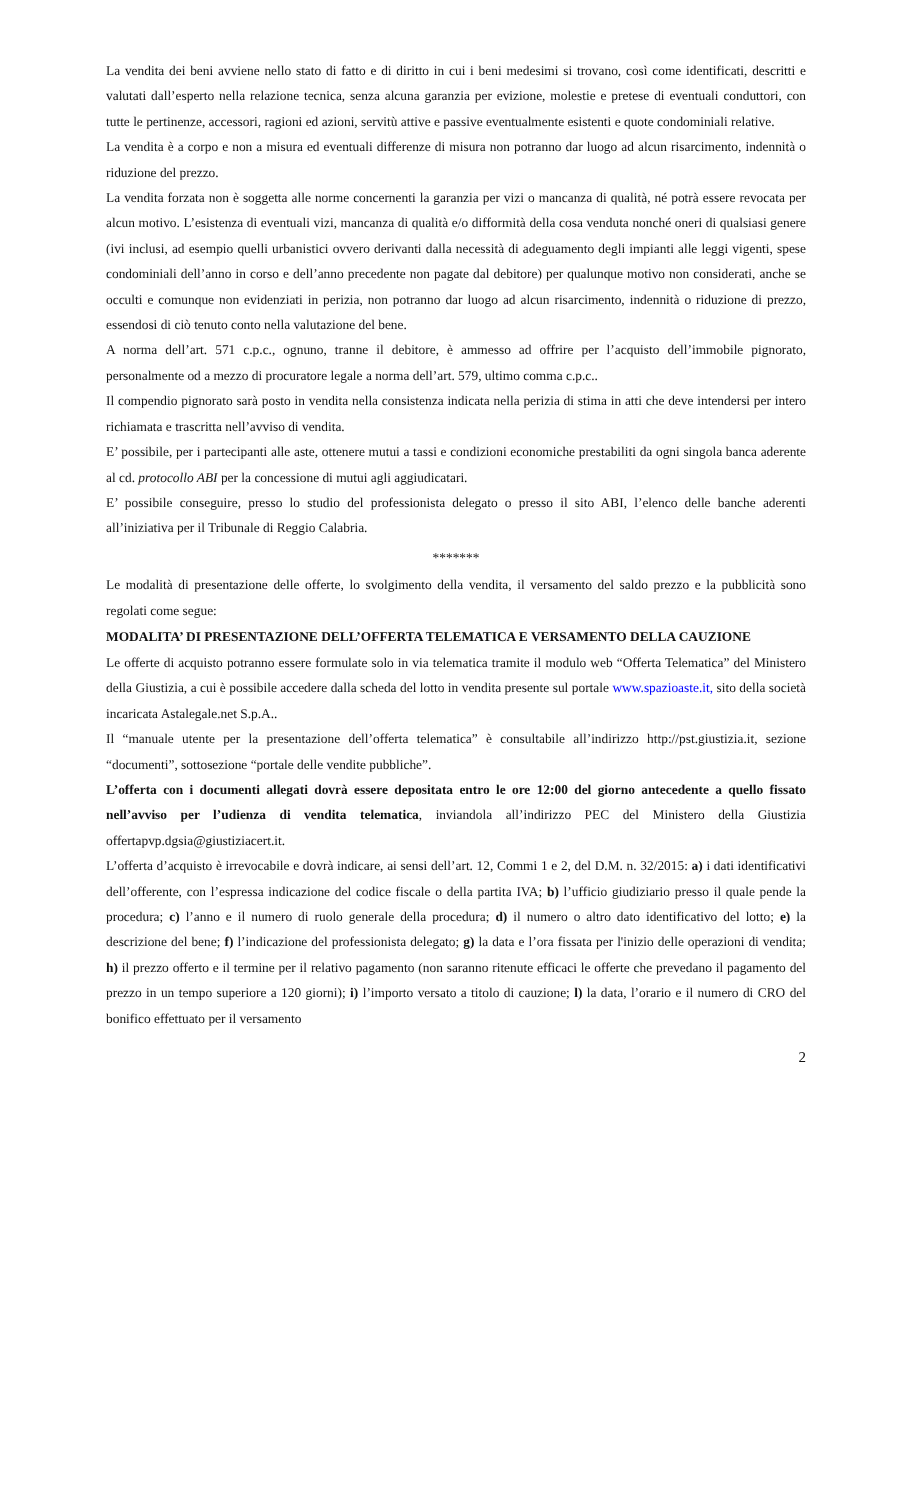La vendita dei beni avviene nello stato di fatto e di diritto in cui i beni medesimi si trovano, così come identificati, descritti e valutati dall’esperto nella relazione tecnica, senza alcuna garanzia per evizione, molestie e pretese di eventuali conduttori, con tutte le pertinenze, accessori, ragioni ed azioni, servitù attive e passive eventualmente esistenti e quote condominiali relative.
La vendita è a corpo e non a misura ed eventuali differenze di misura non potranno dar luogo ad alcun risarcimento, indennità o riduzione del prezzo.
La vendita forzata non è soggetta alle norme concernenti la garanzia per vizi o mancanza di qualità, né potrà essere revocata per alcun motivo. L’esistenza di eventuali vizi, mancanza di qualità e/o difformità della cosa venduta nonché oneri di qualsiasi genere (ivi inclusi, ad esempio quelli urbanistici ovvero derivanti dalla necessità di adeguamento degli impianti alle leggi vigenti, spese condominiali dell’anno in corso e dell’anno precedente non pagate dal debitore) per qualunque motivo non considerati, anche se occulti e comunque non evidenziati in perizia, non potranno dar luogo ad alcun risarcimento, indennità o riduzione di prezzo, essendosi di ciò tenuto conto nella valutazione del bene.
A norma dell’art. 571 c.p.c., ognuno, tranne il debitore, è ammesso ad offrire per l’acquisto dell’immobile pignorato, personalmente od a mezzo di procuratore legale a norma dell’art. 579, ultimo comma c.p.c..
Il compendio pignorato sarà posto in vendita nella consistenza indicata nella perizia di stima in atti che deve intendersi per intero richiamata e trascritta nell’avviso di vendita.
E’ possibile, per i partecipanti alle aste, ottenere mutui a tassi e condizioni economiche prestabiliti da ogni singola banca aderente al cd. protocollo ABI per la concessione di mutui agli aggiudicatari.
E’ possibile conseguire, presso lo studio del professionista delegato o presso il sito ABI, l’elenco delle banche aderenti all’iniziativa per il Tribunale di Reggio Calabria.
*******
Le modalità di presentazione delle offerte, lo svolgimento della vendita, il versamento del saldo prezzo e la pubblicità sono regolati come segue:
MODALITA’ DI PRESENTAZIONE DELL’OFFERTA TELEMATICA E VERSAMENTO DELLA CAUZIONE
Le offerte di acquisto potranno essere formulate solo in via telematica tramite il modulo web “Offerta Telematica” del Ministero della Giustizia, a cui è possibile accedere dalla scheda del lotto in vendita presente sul portale www.spazioaste.it, sito della società incaricata Astalegale.net S.p.A..
Il “manuale utente per la presentazione dell’offerta telematica” è consultabile all’indirizzo http://pst.giustizia.it, sezione “documenti”, sottosezione “portale delle vendite pubbliche”.
L’offerta con i documenti allegati dovrà essere depositata entro le ore 12:00 del giorno antecedente a quello fissato nell’avviso per l’udienza di vendita telematica, inviandola all’indirizzo PEC del Ministero della Giustizia offertapvp.dgsia@giustiziacert.it.
L’offerta d’acquisto è irrevocabile e dovrà indicare, ai sensi dell’art. 12, Commi 1 e 2, del D.M. n. 32/2015: a) i dati identificativi dell’offerente, con l’espressa indicazione del codice fiscale o della partita IVA; b) l’ufficio giudiziario presso il quale pende la procedura; c) l’anno e il numero di ruolo generale della procedura; d) il numero o altro dato identificativo del lotto; e) la descrizione del bene; f) l’indicazione del professionista delegato; g) la data e l’ora fissata per l'inizio delle operazioni di vendita; h) il prezzo offerto e il termine per il relativo pagamento (non saranno ritenute efficaci le offerte che prevedano il pagamento del prezzo in un tempo superiore a 120 giorni); i) l’importo versato a titolo di cauzione; l) la data, l’orario e il numero di CRO del bonifico effettuato per il versamento
2